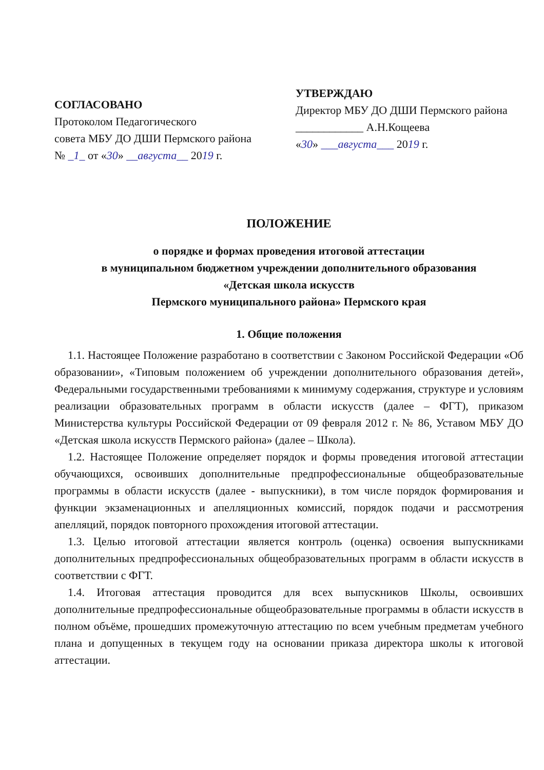СОГЛАСОВАНО
Протоколом Педагогического
совета МБУ ДО ДШИ Пермского района
№ _1_ от «30» __августа__ 2019 г.
УТВЕРЖДАЮ
Директор МБУ ДО ДШИ Пермского района
____________ А.Н.Кощеева
«30» ___августа___ 2019 г.
ПОЛОЖЕНИЕ
о порядке и формах проведения итоговой аттестации
в муниципальном бюджетном учреждении дополнительного образования
«Детская школа искусств
Пермского муниципального района» Пермского края
1. Общие положения
1.1. Настоящее Положение разработано в соответствии с Законом Российской Федерации «Об образовании», «Типовым положением об учреждении дополнительного образования детей», Федеральными государственными требованиями к минимуму содержания, структуре и условиям реализации образовательных программ в области искусств (далее – ФГТ), приказом Министерства культуры Российской Федерации от 09 февраля 2012 г. № 86, Уставом МБУ ДО «Детская школа искусств Пермского района» (далее – Школа).
1.2. Настоящее Положение определяет порядок и формы проведения итоговой аттестации обучающихся, освоивших дополнительные предпрофессиональные общеобразовательные программы в области искусств (далее - выпускники), в том числе порядок формирования и функции экзаменационных и апелляционных комиссий, порядок подачи и рассмотрения апелляций, порядок повторного прохождения итоговой аттестации.
1.3. Целью итоговой аттестации является контроль (оценка) освоения выпускниками дополнительных предпрофессиональных общеобразовательных программ в области искусств в соответствии с ФГТ.
1.4. Итоговая аттестация проводится для всех выпускников Школы, освоивших дополнительные предпрофессиональные общеобразовательные программы в области искусств в полном объёме, прошедших промежуточную аттестацию по всем учебным предметам учебного плана и допущенных в текущем году на основании приказа директора школы к итоговой аттестации.